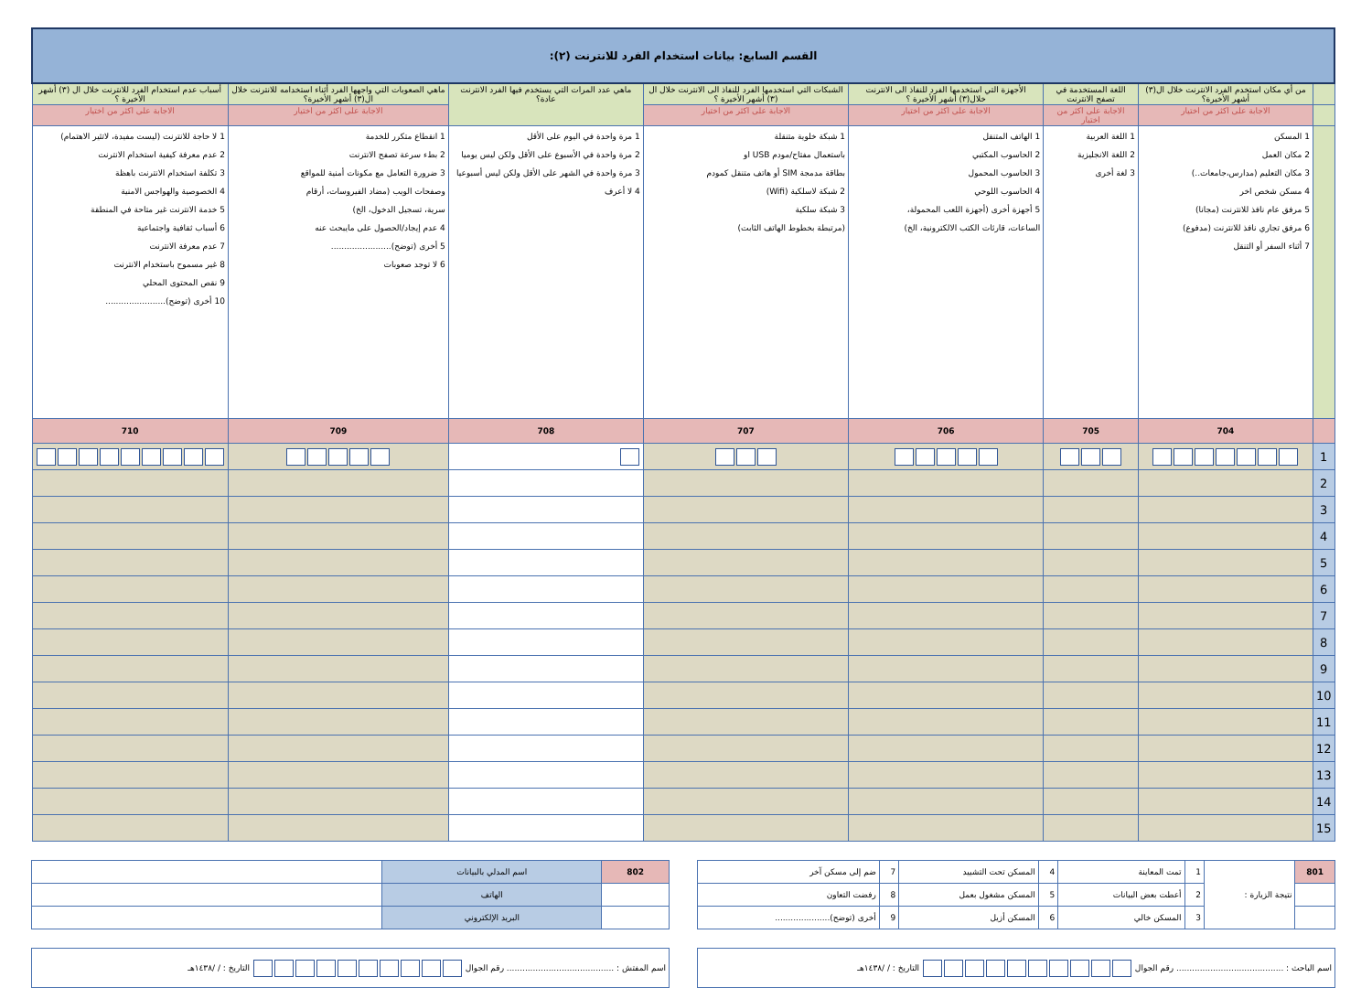| القسم السابع: بيانات استخدام الفرد للانترنت (٢): | | | | | | | |
| | من أي مكان استخدم الفرد الانترنت خلال ال(٣) أشهر الأخيرة؟ | اللغة المستخدمة في تصفح الانترنت | الأجهزة التي استخدمها الفرد للنفاذ الى الانترنت خلال(٣) أشهر الأخيرة ؟ | الشبكات التي استخدمها الفرد للنفاذ الى الانترنت خلال ال (٣) أشهر الأخيرة ؟ | ماهي عدد المرات التي يستخدم فيها الفرد الانترنت عادة؟ | ماهي الصعوبات التي واجهها الفرد أثناء استخدامه للانترنت خلال ال(٣) أشهر الأخيرة؟ | أسباب عدم استخدام الفرد للانترنت خلال ال (٣) أشهر الأخيرة ؟ |
| | الاجابة على اكثر من اختيار | الاجابة على اكثر من اختيار | الاجابة على اكثر من اختيار | الاجابة على اكثر من اختيار | | الاجابة على اكثر من اختيار | الاجابة على اكثر من اختيار |
| | 1 المسكن 2 مكان العمل 3 مكان التعليم (مدارس،جامعات..) 4 مسكن شخص اخر 5 مرفق عام نافذ للانترنت (مجانا) 6 مرفق تجاري نافذ للانترنت (مدفوع) 7 أثناء السفر أو التنقل | 1 اللغة العربية 2 اللغة الانجليزية 3 لغة أخرى | 1 الهاتف المتنقل 2 الحاسوب المكتبي 3 الحاسوب المحمول 4 الحاسوب اللوحي 5 أجهزة أخرى (أجهزة اللعب المحمولة، الساعات، قارئات الكتب الالكترونية، الخ) | 1 شبكة خلوية متنقلة باستعمال مفتاح/مودم USB او بطاقة مدمجة SIM أو هاتف متنقل كمودم 2 شبكة لاسلكية (Wifi) 3 شبكة سلكية (مرتبطة بخطوط الهاتف الثابت) | 1 مرة واحدة في اليوم على الأقل 2 مرة واحدة في الأسبوع على الأقل ولكن ليس يوميا 3 مرة واحدة في الشهر على الأقل ولكن ليس أسبوعيا 4 لا أعرف | 1 انقطاع متكرر للخدمة 2 بطء سرعة تصفح الانترنت 3 ضرورة التعامل مع مكونات أمنية للمواقع وصفحات الويب (مضاد الفيروسات، أرقام سرية، تسجيل الدخول، الخ) 4 عدم إيجاد/الحصول على مايبحث عنه 5 أخرى (توضح)....................... 6 لا توجد صعوبات | 1 لا حاجة للانترنت (ليست مفيدة، لاتثير الاهتمام) 2 عدم معرفة كيفية استخدام الانترنت 3 تكلفة استخدام الانترنت باهظة 4 الخصوصية والهواجس الامنية 5 خدمة الانترنت غير متاحة في المنطقة 6 أسباب ثقافية واجتماعية 7 عدم معرفة الانترنت 8 غير مسموح باستخدام الانترنت 9 نقص المحتوى المحلي 10 أخرى (توضح)....................... |
| | 704 | 705 | 706 | 707 | 708 | 709 | 710 |
| 1 | | | | | | | |
| 2 | | | | | | | |
| 3 | | | | | | | |
| 4 | | | | | | | |
| 5 | | | | | | | |
| 6 | | | | | | | |
| 7 | | | | | | | |
| 8 | | | | | | | |
| 9 | | | | | | | |
| 10 | | | | | | | |
| 11 | | | | | | | |
| 12 | | | | | | | |
| 13 | | | | | | | |
| 14 | | | | | | | |
| 15 | | | | | | | |
| 801 | نتيجة الزيارة : | 1 | تمت المعاينة | 4 | المسكن تحت التشييد | 7 | ضم إلى مسكن آخر |
| | | 2 | أعطت بعض البيانات | 5 | المسكن مشغول بعمل | 8 | رفضت التعاون |
| | | 3 | المسكن خالي | 6 | المسكن أزيل | 9 | أخرى (توضح)..................... |
| 802 | اسم المدلي بالبيانات | |
| | الهاتف | |
| | البريد الإلكتروني | |
| اسم الباحث : ......................................... رقم الجوال التاريخ : / /١٤٣٨هـ |
| اسم المفتش : ......................................... رقم الجوال التاريخ : / /١٤٣٨هـ |